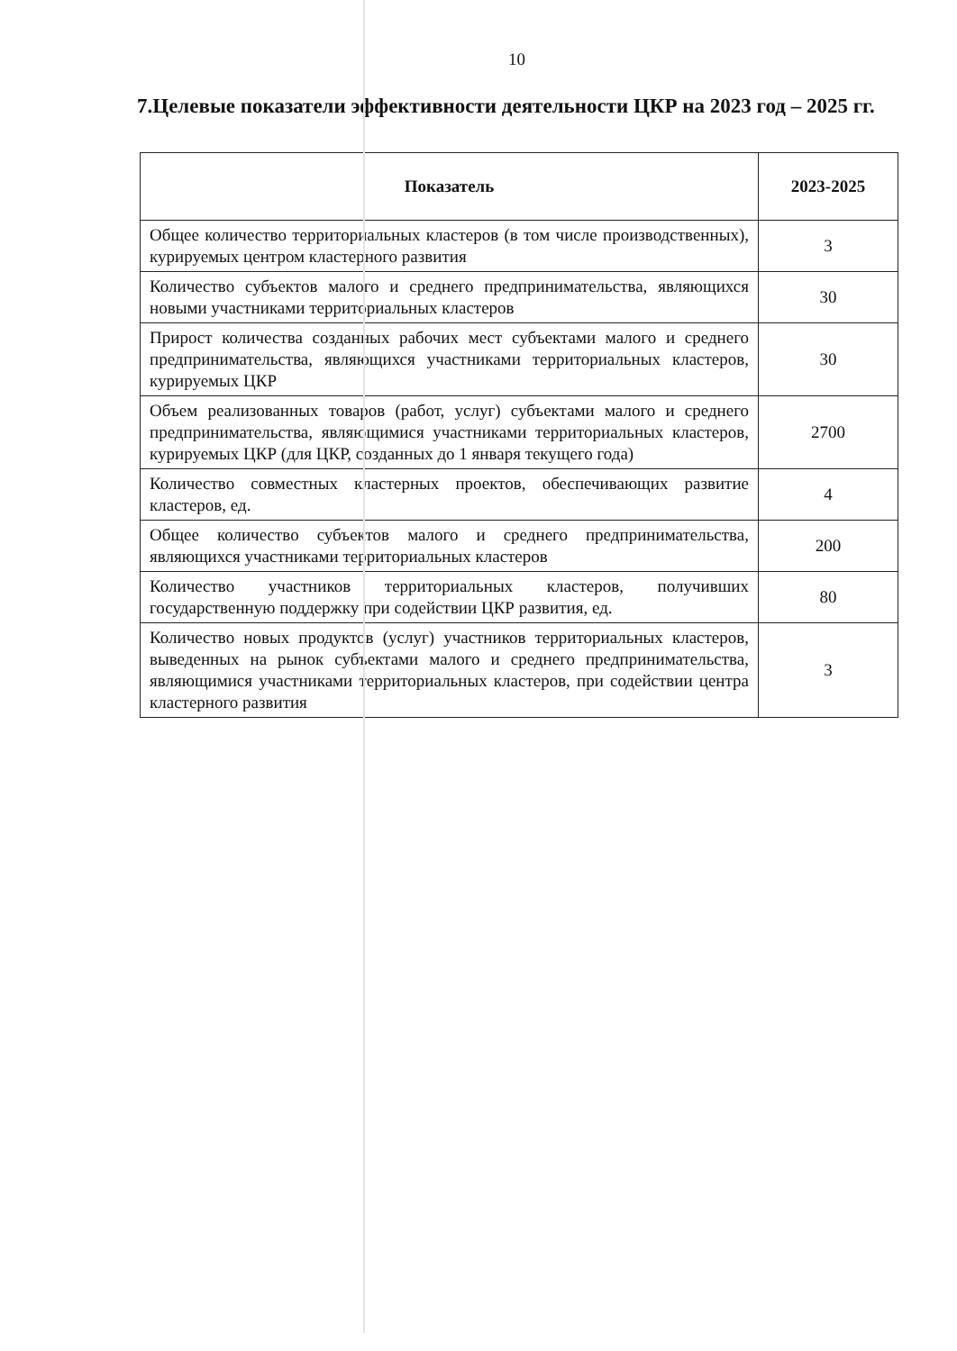10
7.Целевые показатели эффективности деятельности ЦКР на 2023 год – 2025 гг.
| Показатель | 2023-2025 |
| --- | --- |
| Общее количество территориальных кластеров (в том числе производственных), курируемых центром кластерного развития | 3 |
| Количество субъектов малого и среднего предпринимательства, являющихся новыми участниками территориальных кластеров | 30 |
| Прирост количества созданных рабочих мест субъектами малого и среднего предпринимательства, являющихся участниками территориальных кластеров, курируемых ЦКР | 30 |
| Объем реализованных товаров (работ, услуг) субъектами малого и среднего предпринимательства, являющимися участниками территориальных кластеров, курируемых ЦКР (для ЦКР, созданных до 1 января текущего года) | 2700 |
| Количество совместных кластерных проектов, обеспечивающих развитие кластеров, ед. | 4 |
| Общее количество субъектов малого и среднего предпринимательства, являющихся участниками территориальных кластеров | 200 |
| Количество участников территориальных кластеров, получивших государственную поддержку при содействии ЦКР развития, ед. | 80 |
| Количество новых продуктов (услуг) участников территориальных кластеров, выведенных на рынок субъектами малого и среднего предпринимательства, являющимися участниками территориальных кластеров, при содействии центра кластерного развития | 3 |